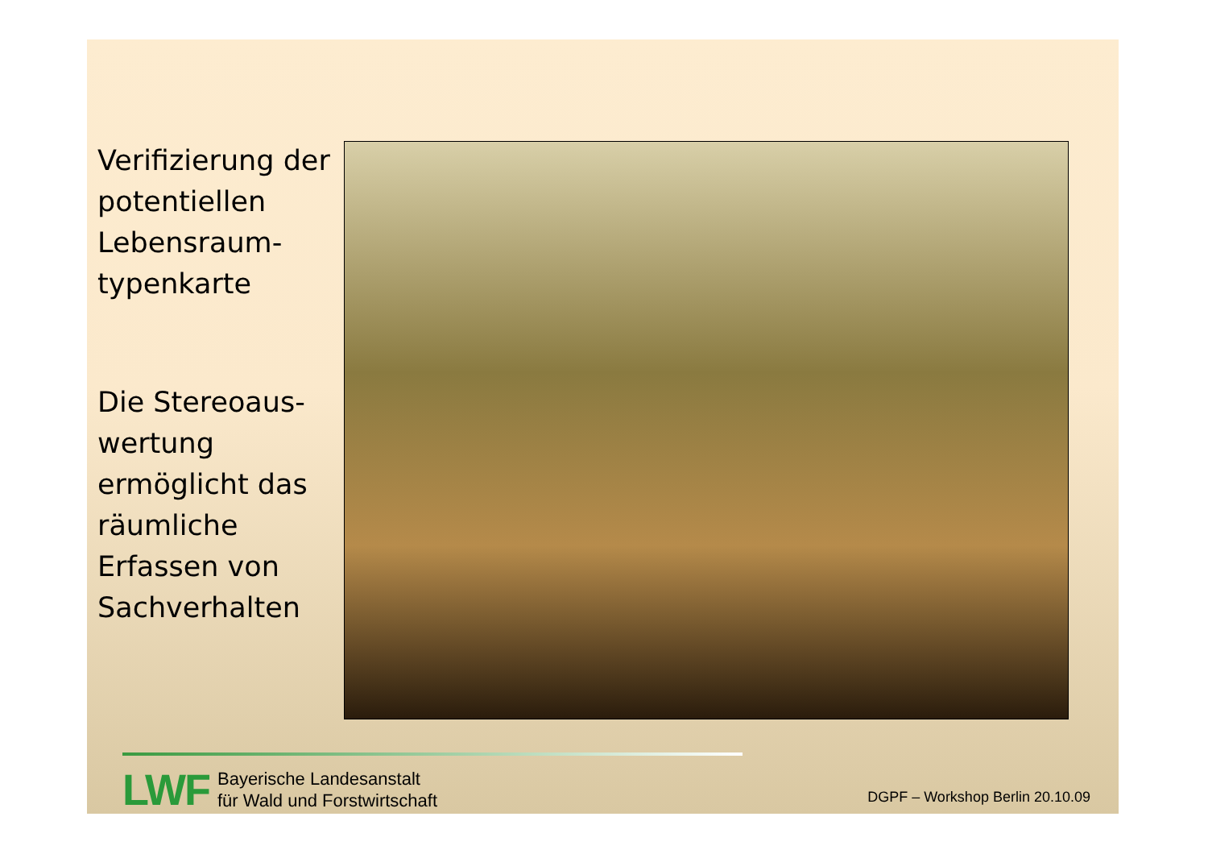Verifizierung der potentiellen Lebensraum-typenkarte
Die Stereoaus-wertung ermöglicht das räumliche Erfassen von Sachverhalten
LWF
Bayerische Landesanstalt
für Wald und Forstwirtschaft
DGPF – Workshop Berlin 20.10.09